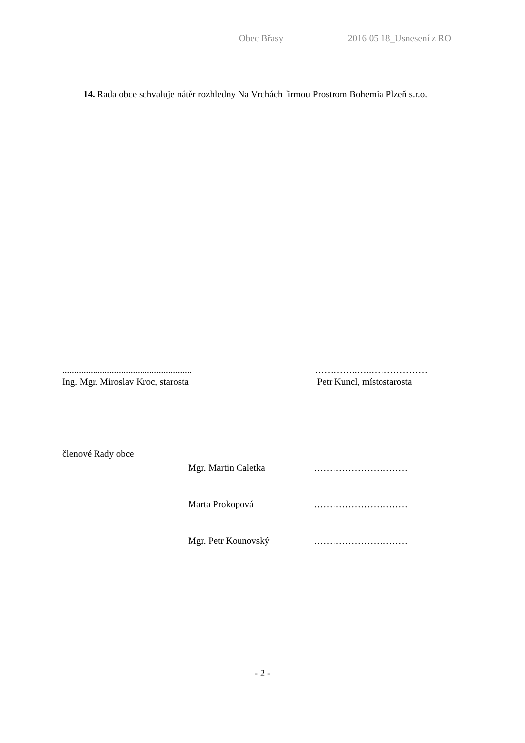Obec Břasy 2016 05 18_Usnesení z RO
14. Rada obce schvaluje nátěr rozhledny Na Vrchách firmou Prostrom Bohemia Plzeň s.r.o.
.......................................................
Ing. Mgr. Miroslav Kroc, starosta
…………..…..………………
Petr Kuncl, místostarosta
členové Rady obce
Mgr. Martin Caletka …………………………
Marta Prokopová …………………………
Mgr. Petr Kounovský …………………………
- 2 -